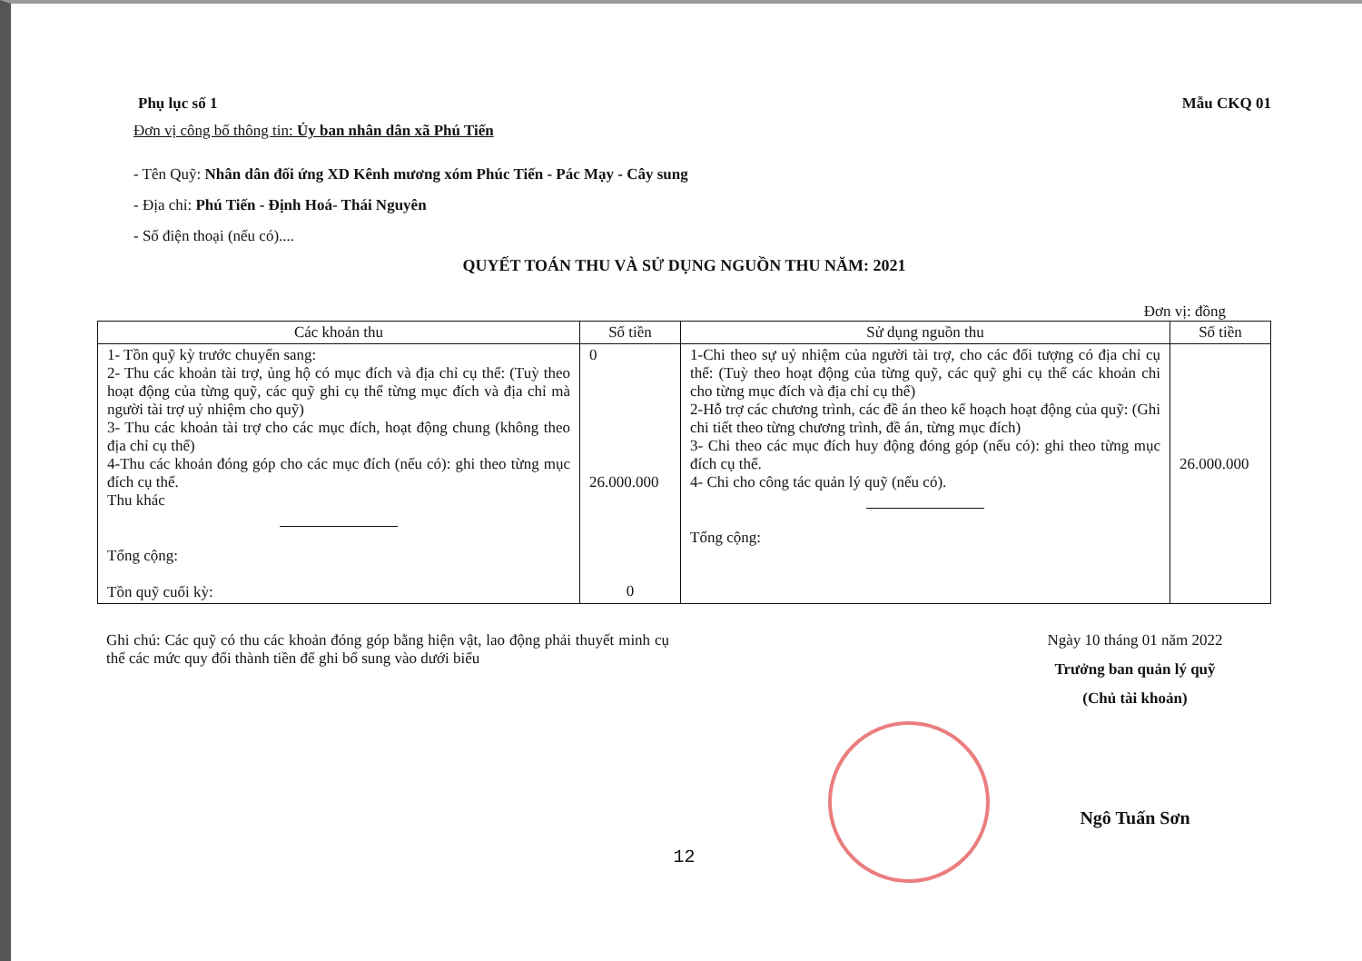Phụ lục số 1 Mẫu CKQ 01
Đơn vị công bố thông tin: Ủy ban nhân dân xã Phú Tiến
- Tên Quỹ: Nhân dân đối ứng XD Kênh mương xóm Phúc Tiến - Pác Mạy - Cây sung
- Địa chỉ: Phú Tiến - Định Hoá- Thái Nguyên
- Số điện thoại (nếu có)....
QUYẾT TOÁN THU VÀ SỬ DỤNG NGUỒN THU NĂM: 2021
Đơn vị: đồng
| Các khoản thu | Số tiền | Sử dụng nguồn thu | Số tiền |
| --- | --- | --- | --- |
| 1- Tồn quỹ kỳ trước chuyển sang: 2- Thu các khoản tài trợ, ủng hộ có mục đích và địa chỉ cụ thể: (Tuỳ theo hoạt động của từng quỹ, các quỹ ghi cụ thể từng mục đích và địa chỉ mà người tài trợ uỷ nhiệm cho quỹ) 3- Thu các khoản tài trợ cho các mục đích, hoạt động chung (không theo địa chỉ cụ thể) 4-Thu các khoản đóng góp cho các mục đích (nếu có): ghi theo từng mục đích cụ thể. Thu khác Tổng cộng: Tồn quỹ cuối kỳ: | 0 26.000.000 0 | 1-Chi theo sự uỷ nhiệm của người tài trợ, cho các đối tượng có địa chỉ cụ thể: (Tuỳ theo hoạt động của từng quỹ, các quỹ ghi cụ thể các khoản chi cho từng mục đích và địa chỉ cụ thể) 2-Hỗ trợ các chương trình, các đề án theo kế hoạch hoạt động của quỹ: (Ghi chi tiết theo từng chương trình, đề án, từng mục đích) 3- Chi theo các mục đích huy động đóng góp (nếu có): ghi theo từng mục đích cụ thể. 4- Chi cho công tác quản lý quỹ (nếu có). Tổng cộng: | 26.000.000 |
Ghi chú: Các quỹ có thu các khoản đóng góp bằng hiện vật, lao động phải thuyết minh cụ thể các mức quy đổi thành tiền để ghi bổ sung vào dưới biểu
Ngày 10 tháng 01 năm 2022
Trưởng ban quản lý quỹ
(Chủ tài khoản)
Ngô Tuấn Sơn
12